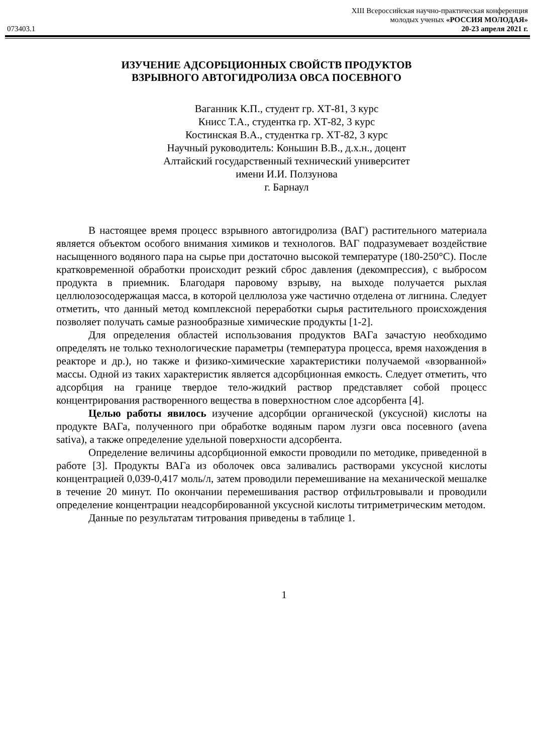XIII Всероссийская научно-практическая конференция
молодых ученых «РОССИЯ МОЛОДАЯ»
073403.1 20-23 апреля 2021 г.
ИЗУЧЕНИЕ АДСОРБЦИОННЫХ СВОЙСТВ ПРОДУКТОВ
ВЗРЫВНОГО АВТОГИДРОЛИЗА ОВСА ПОСЕВНОГО
Ваганник К.П., студент гр. ХТ-81, 3 курс
Книсс Т.А., студентка гр. ХТ-82, 3 курс
Костинская В.А., студентка гр. ХТ-82, 3 курс
Научный руководитель: Коньшин В.В., д.х.н., доцент
Алтайский государственный технический университет
имени И.И. Ползунова
г. Барнаул
В настоящее время процесс взрывного автогидролиза (ВАГ) растительного материала является объектом особого внимания химиков и технологов. ВАГ подразумевает воздействие насыщенного водяного пара на сырье при достаточно высокой температуре (180-250°С). После кратковременной обработки происходит резкий сброс давления (декомпрессия), с выбросом продукта в приемник. Благодаря паровому взрыву, на выходе получается рыхлая целлюлозосодержащая масса, в которой целлюлоза уже частично отделена от лигнина. Следует отметить, что данный метод комплексной переработки сырья растительного происхождения позволяет получать самые разнообразные химические продукты [1-2].
Для определения областей использования продуктов ВАГа зачастую необходимо определять не только технологические параметры (температура процесса, время нахождения в реакторе и др.), но также и физико-химические характеристики получаемой «взорванной» массы. Одной из таких характеристик является адсорбционная емкость. Следует отметить, что адсорбция на границе твердое тело-жидкий раствор представляет собой процесс концентрирования растворенного вещества в поверхностном слое адсорбента [4].
Целью работы явилось изучение адсорбции органической (уксусной) кислоты на продукте ВАГа, полученного при обработке водяным паром лузги овса посевного (avena sativa), а также определение удельной поверхности адсорбента.
Определение величины адсорбционной емкости проводили по методике, приведенной в работе [3]. Продукты ВАГа из оболочек овса заливались растворами уксусной кислоты концентрацией 0,039-0,417 моль/л, затем проводили перемешивание на механической мешалке в течение 20 минут. По окончании перемешивания раствор отфильтровывали и проводили определение концентрации неадсорбированной уксусной кислоты титриметрическим методом.
Данные по результатам титрования приведены в таблице 1.
1